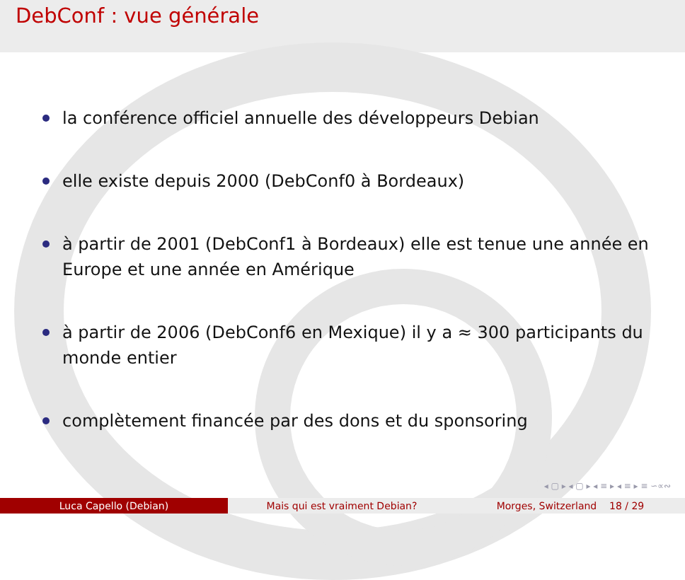DebConf : vue générale
la conférence officiel annuelle des développeurs Debian
elle existe depuis 2000 (DebConf0 à Bordeaux)
à partir de 2001 (DebConf1 à Bordeaux) elle est tenue une année en Europe et une année en Amérique
à partir de 2006 (DebConf6 en Mexique) il y a ≈ 300 participants du monde entier
complètement financée par des dons et du sponsoring
◂ ▢ ▸ ◂ ▢ ▸ ◂ ≡ ▸ ◂ ≡ ▸ ≡ ∽∝∾
Luca Capello (Debian) Mais qui est vraiment Debian? Morges, Switzerland 18 / 29